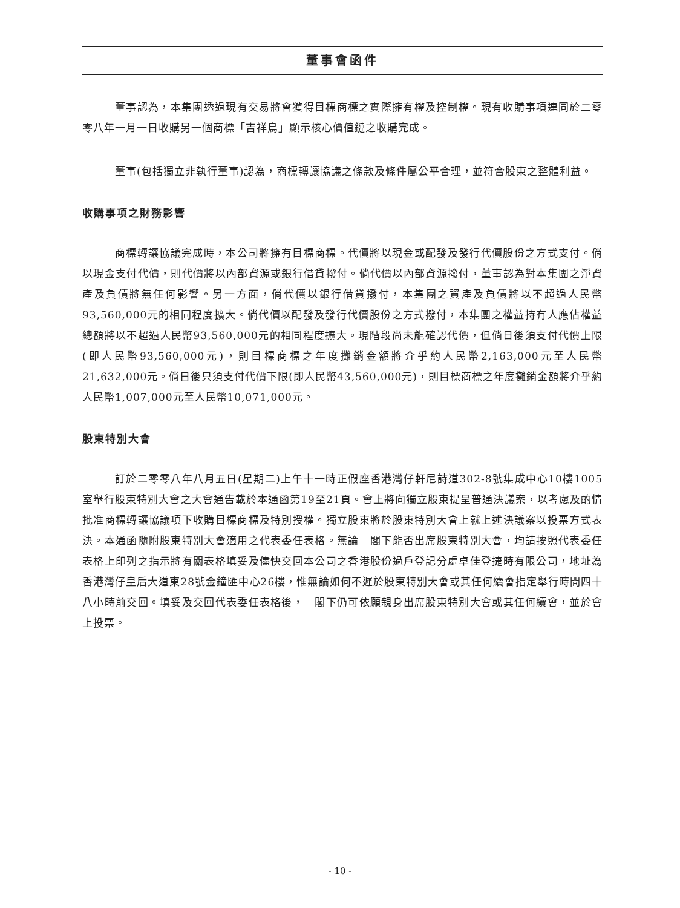董事會函件
董事認為，本集團透過現有交易將會獲得目標商標之實際擁有權及控制權。現有收購事項連同於二零零八年一月一日收購另一個商標「吉祥鳥」顯示核心價值鏈之收購完成。
董事(包括獨立非執行董事)認為，商標轉讓協議之條款及條件屬公平合理，並符合股東之整體利益。
收購事項之財務影響
商標轉讓協議完成時，本公司將擁有目標商標。代價將以現金或配發及發行代價股份之方式支付。倘以現金支付代價，則代價將以內部資源或銀行借貸撥付。倘代價以內部資源撥付，董事認為對本集團之淨資產及負債將無任何影響。另一方面，倘代價以銀行借貸撥付，本集團之資產及負債將以不超過人民幣93,560,000元的相同程度擴大。倘代價以配發及發行代價股份之方式撥付，本集團之權益持有人應佔權益總額將以不超過人民幣93,560,000元的相同程度擴大。現階段尚未能確認代價，但倘日後須支付代價上限(即人民幣93,560,000元)，則目標商標之年度攤銷金額將介乎約人民幣2,163,000元至人民幣21,632,000元。倘日後只須支付代價下限(即人民幣43,560,000元)，則目標商標之年度攤銷金額將介乎約人民幣1,007,000元至人民幣10,071,000元。
股東特別大會
訂於二零零八年八月五日(星期二)上午十一時正假座香港灣仔軒尼詩道302-8號集成中心10樓1005室舉行股東特別大會之大會通告載於本通函第19至21頁。會上將向獨立股東提呈普通決議案，以考慮及酌情批准商標轉讓協議項下收購目標商標及特別授權。獨立股東將於股東特別大會上就上述決議案以投票方式表決。本通函隨附股東特別大會適用之代表委任表格。無論　閣下能否出席股東特別大會，均請按照代表委任表格上印列之指示將有關表格填妥及儘快交回本公司之香港股份過戶登記分處卓佳登捷時有限公司，地址為香港灣仔皇后大道東28號金鐘匯中心26樓，惟無論如何不遲於股東特別大會或其任何續會指定舉行時間四十八小時前交回。填妥及交回代表委任表格後，　閣下仍可依願親身出席股東特別大會或其任何續會，並於會上投票。
- 10 -